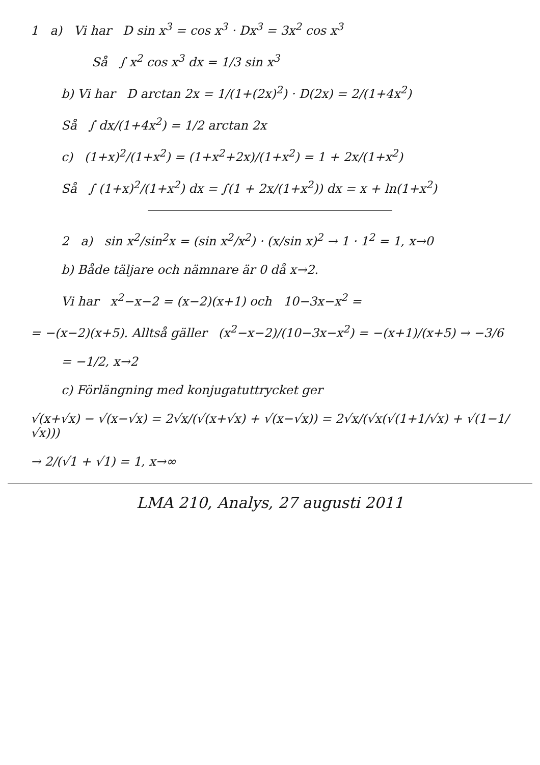1 a) Vi har D sin x<sup>3</sup> = cos x<sup>3</sup> · Dx<sup>3</sup> = 3x<sup>2</sup> cos x<sup>3</sup>
Så ∫ x<sup>2</sup> cos x<sup>3</sup> dx = 1/3 sin x<sup>3</sup>
b) Vi har D arctan 2x = 1/(1+(2x)<sup>2</sup>) · D(2x) = 2/(1+4x<sup>2</sup>)
Så ∫ dx/(1+4x<sup>2</sup>) = 1/2 arctan 2x
c) (1+x)<sup>2</sup>/(1+x<sup>2</sup>) = (1+x<sup>2</sup>+2x)/(1+x<sup>2</sup>) = 1 + 2x/(1+x<sup>2</sup>)
Så ∫ (1+x)<sup>2</sup>/(1+x<sup>2</sup>) dx = ∫(1 + 2x/(1+x<sup>2</sup>)) dx = x + ln(1+x<sup>2</sup>)
2 a) sin x<sup>2</sup>/sin<sup>2</sup>x = (sin x<sup>2</sup>/x<sup>2</sup>) · (x/sin x)<sup>2</sup> → 1 · 1<sup>2</sup> = 1, x→0
b) Både täljare och nämnare är 0 då x→2.
Vi har x<sup>2</sup>−x−2 = (x−2)(x+1) och 10−3x−x<sup>2</sup> =
= −(x−2)(x+5). Alltså gäller (x<sup>2</sup>−x−2)/(10−3x−x<sup>2</sup>) = −(x+1)/(x+5) → −3/6
= −1/2, x→2
c) Förlängning med konjugatuttrycket ger
√(x+√x) − √(x−√x) = 2√x/(√(x+√x) + √(x−√x)) = 2√x/(√x(√(1+1/√x) + √(1−1/√x)))
→ 2/(√1 + √1) = 1, x→∞
LMA 210, Analys, 27 augusti 2011